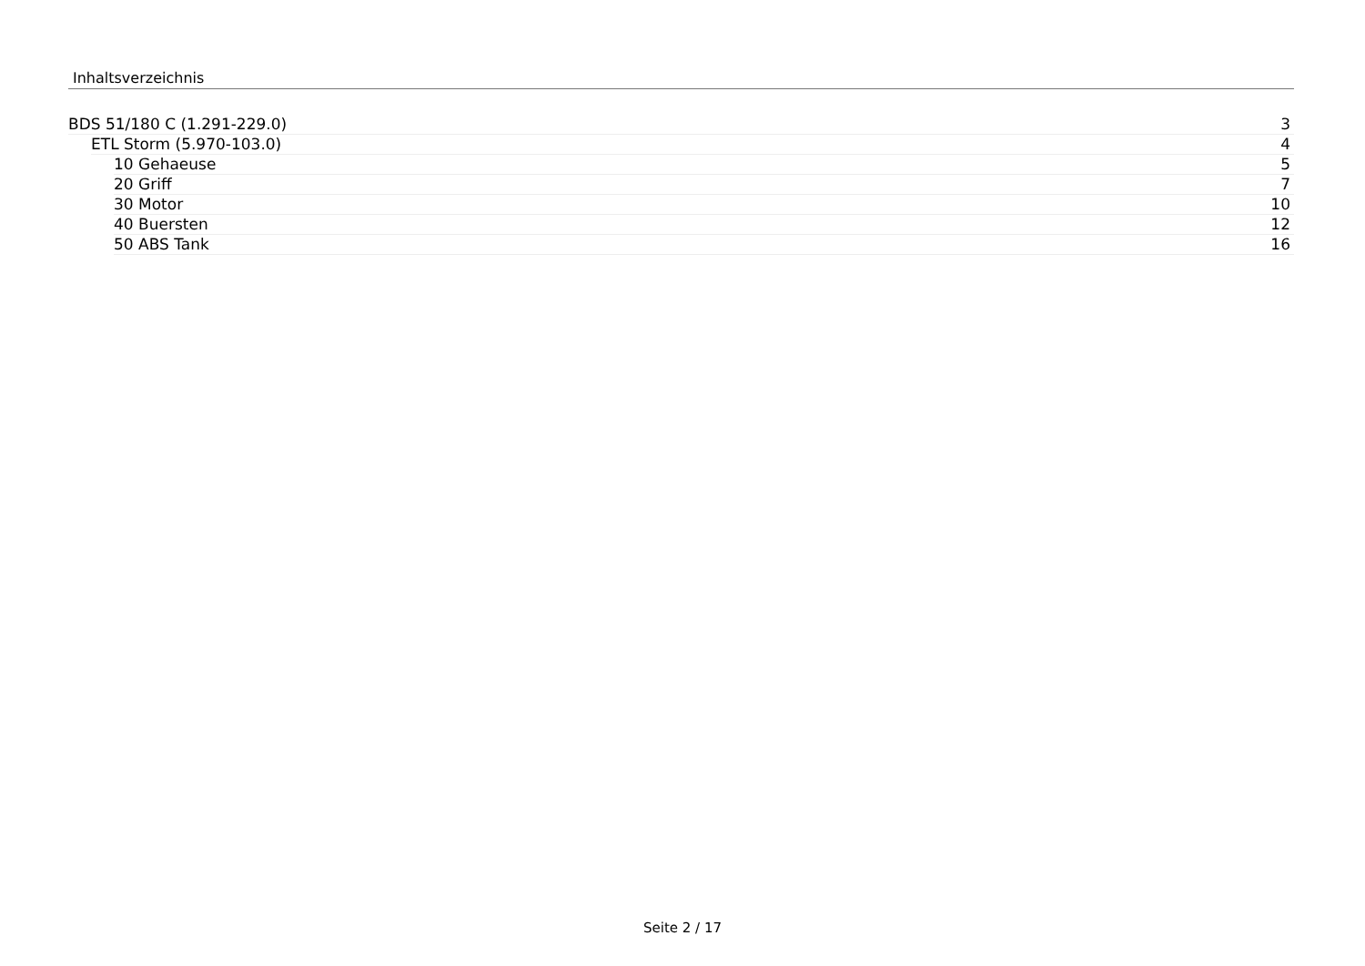Inhaltsverzeichnis
BDS 51/180 C (1.291-229.0) 3
ETL Storm (5.970-103.0) 4
10 Gehaeuse 5
20 Griff 7
30 Motor 10
40 Buersten 12
50 ABS Tank 16
Seite 2 / 17